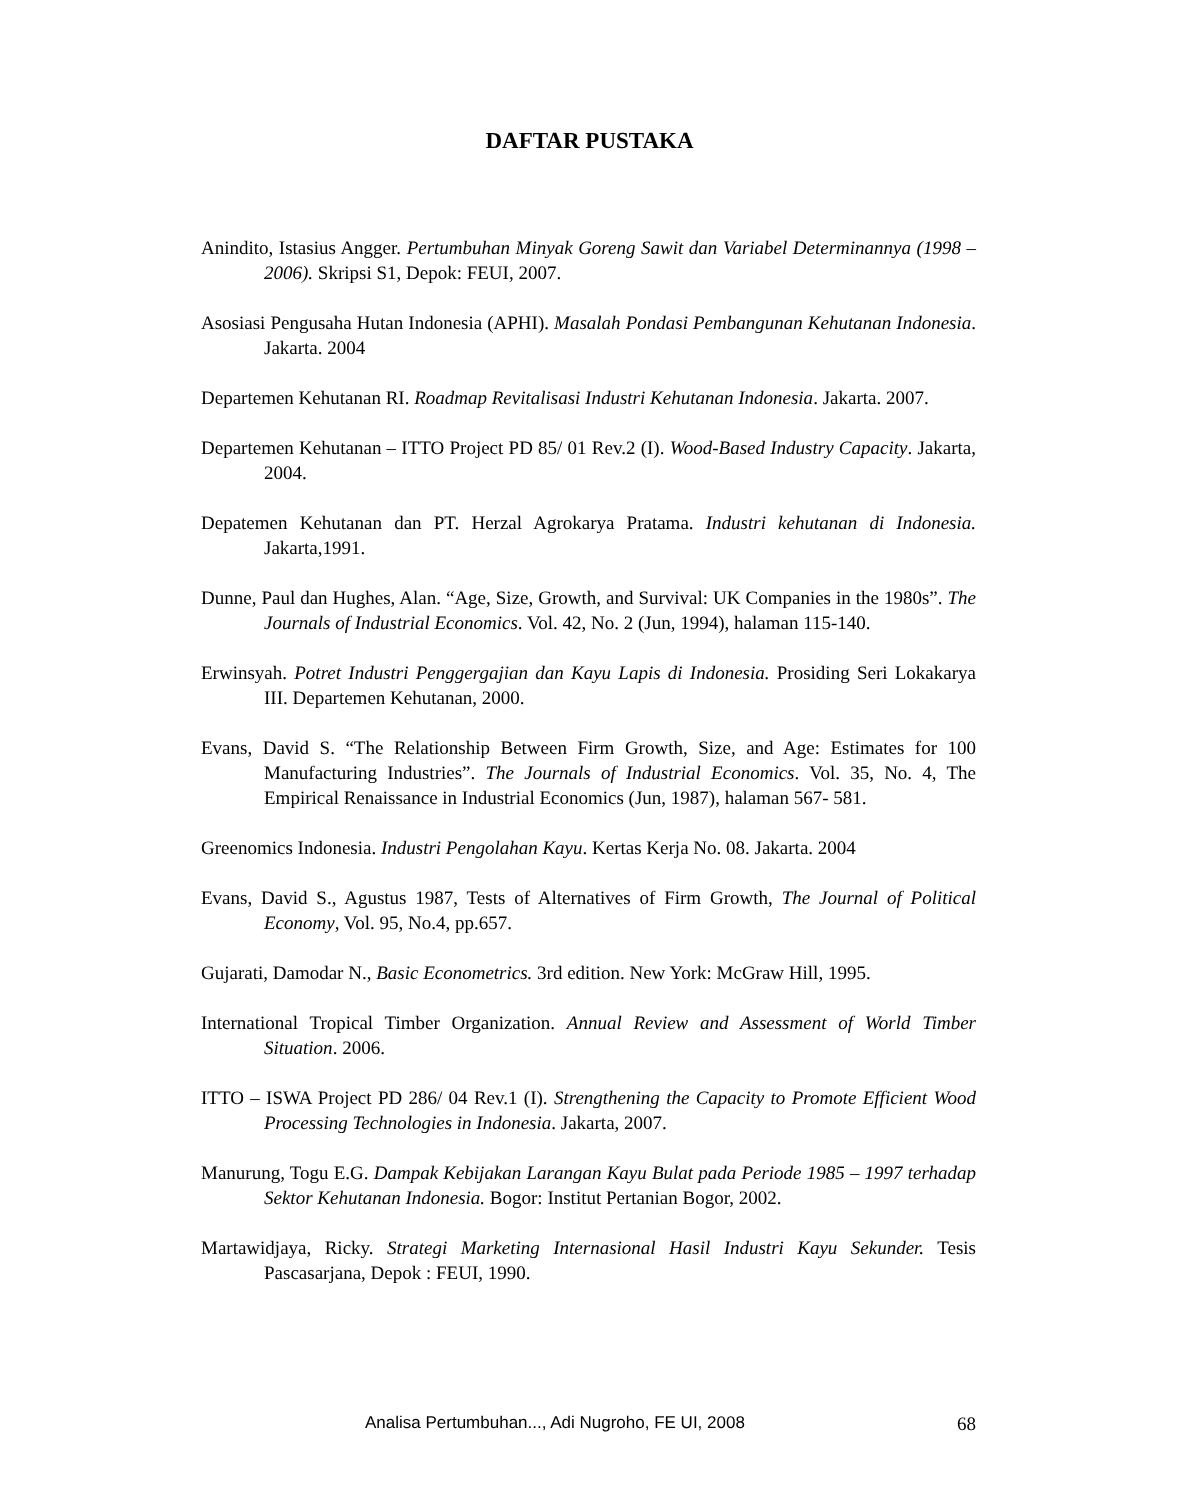DAFTAR PUSTAKA
Anindito, Istasius Angger. Pertumbuhan Minyak Goreng Sawit dan Variabel Determinannya (1998 – 2006). Skripsi S1, Depok: FEUI, 2007.
Asosiasi Pengusaha Hutan Indonesia (APHI). Masalah Pondasi Pembangunan Kehutanan Indonesia. Jakarta. 2004
Departemen Kehutanan RI. Roadmap Revitalisasi Industri Kehutanan Indonesia. Jakarta. 2007.
Departemen Kehutanan – ITTO Project PD 85/ 01 Rev.2 (I). Wood-Based Industry Capacity. Jakarta, 2004.
Depatemen Kehutanan dan PT. Herzal Agrokarya Pratama. Industri kehutanan di Indonesia. Jakarta,1991.
Dunne, Paul dan Hughes, Alan. “Age, Size, Growth, and Survival: UK Companies in the 1980s”. The Journals of Industrial Economics. Vol. 42, No. 2 (Jun, 1994), halaman 115-140.
Erwinsyah. Potret Industri Penggergajian dan Kayu Lapis di Indonesia. Prosiding Seri Lokakarya III. Departemen Kehutanan, 2000.
Evans, David S. “The Relationship Between Firm Growth, Size, and Age: Estimates for 100 Manufacturing Industries”. The Journals of Industrial Economics. Vol. 35, No. 4, The Empirical Renaissance in Industrial Economics (Jun, 1987), halaman 567- 581.
Greenomics Indonesia. Industri Pengolahan Kayu. Kertas Kerja No. 08. Jakarta. 2004
Evans, David S., Agustus 1987, Tests of Alternatives of Firm Growth, The Journal of Political Economy, Vol. 95, No.4, pp.657.
Gujarati, Damodar N., Basic Econometrics. 3rd edition. New York: McGraw Hill, 1995.
International Tropical Timber Organization. Annual Review and Assessment of World Timber Situation. 2006.
ITTO – ISWA Project PD 286/ 04 Rev.1 (I). Strengthening the Capacity to Promote Efficient Wood Processing Technologies in Indonesia. Jakarta, 2007.
Manurung, Togu E.G. Dampak Kebijakan Larangan Kayu Bulat pada Periode 1985 – 1997 terhadap Sektor Kehutanan Indonesia. Bogor: Institut Pertanian Bogor, 2002.
Martawidjaya, Ricky. Strategi Marketing Internasional Hasil Industri Kayu Sekunder. Tesis Pascasarjana, Depok : FEUI, 1990.
Analisa Pertumbuhan..., Adi Nugroho, FE UI, 2008 68